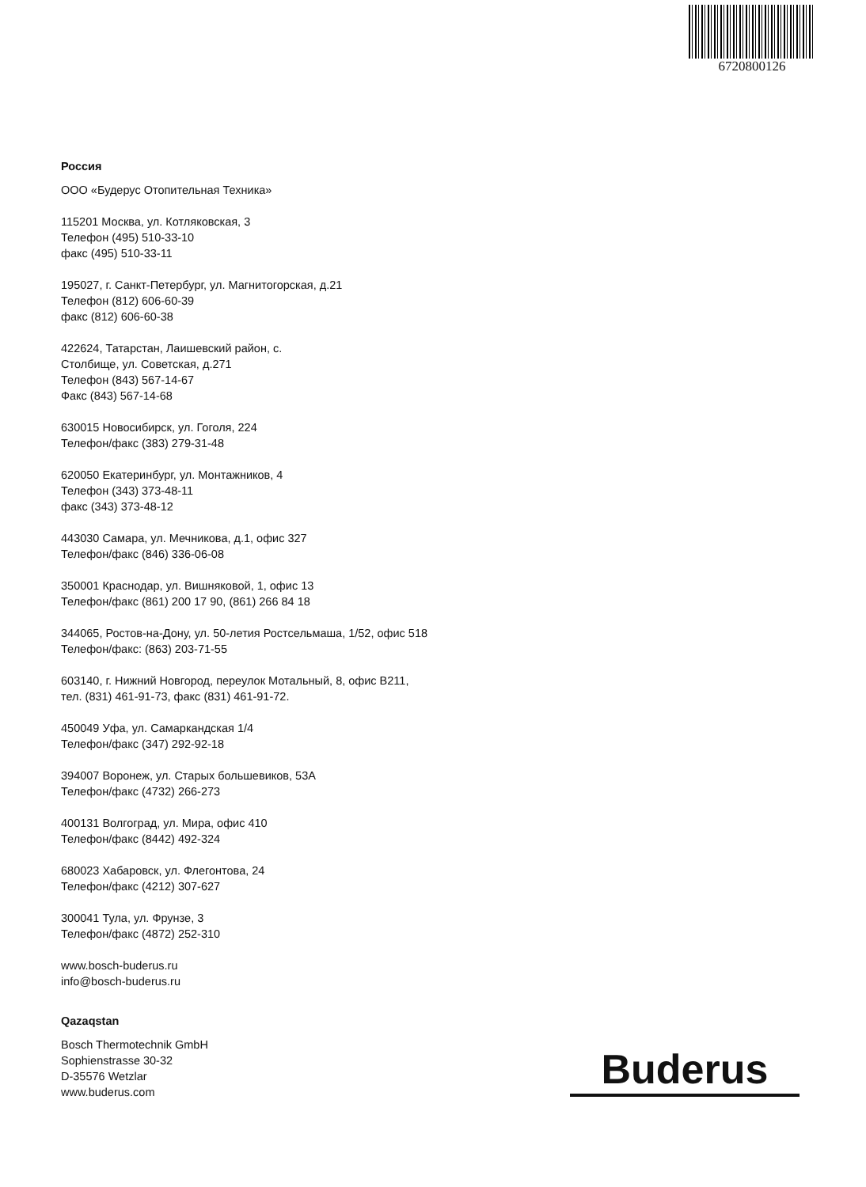6720800126
Россия
ООО «Будерус Отопительная Техника»
115201 Москва, ул. Котляковская, 3
Телефон (495) 510-33-10
факс (495) 510-33-11
195027, г. Санкт-Петербург, ул. Магнитогорская, д.21
Телефон (812) 606-60-39
факс (812) 606-60-38
422624, Татарстан, Лаишевский район, с.
Столбище, ул. Советская, д.271
Телефон (843) 567-14-67
Факс (843) 567-14-68
630015 Новосибирск, ул. Гоголя, 224
Телефон/факс (383) 279-31-48
620050 Екатеринбург, ул. Монтажников, 4
Телефон (343) 373-48-11
факс (343) 373-48-12
443030 Самара, ул. Мечникова, д.1, офис 327
Телефон/факс (846) 336-06-08
350001 Краснодар, ул. Вишняковой, 1, офис 13
Телефон/факс (861) 200 17 90, (861) 266 84 18
344065, Ростов-на-Дону, ул. 50-летия Ростсельмаша, 1/52, офис 518
Телефон/факс: (863) 203-71-55
603140, г. Нижний Новгород, переулок Мотальный, 8, офис В211,
тел. (831) 461-91-73, факс (831) 461-91-72.
450049 Уфа, ул. Самаркандская 1/4
Телефон/факс (347) 292-92-18
394007 Воронеж, ул. Старых большевиков, 53А
Телефон/факс (4732) 266-273
400131 Волгоград, ул. Мира, офис 410
Телефон/факс (8442) 492-324
680023 Хабаровск, ул. Флегонтова, 24
Телефон/факс (4212) 307-627
300041 Тула, ул. Фрунзе, 3
Телефон/факс (4872) 252-310
www.bosch-buderus.ru
info@bosch-buderus.ru
Qazaqstan
Bosch Thermotechnik GmbH
Sophienstrasse 30-32
D-35576 Wetzlar
www.buderus.com
Buderus